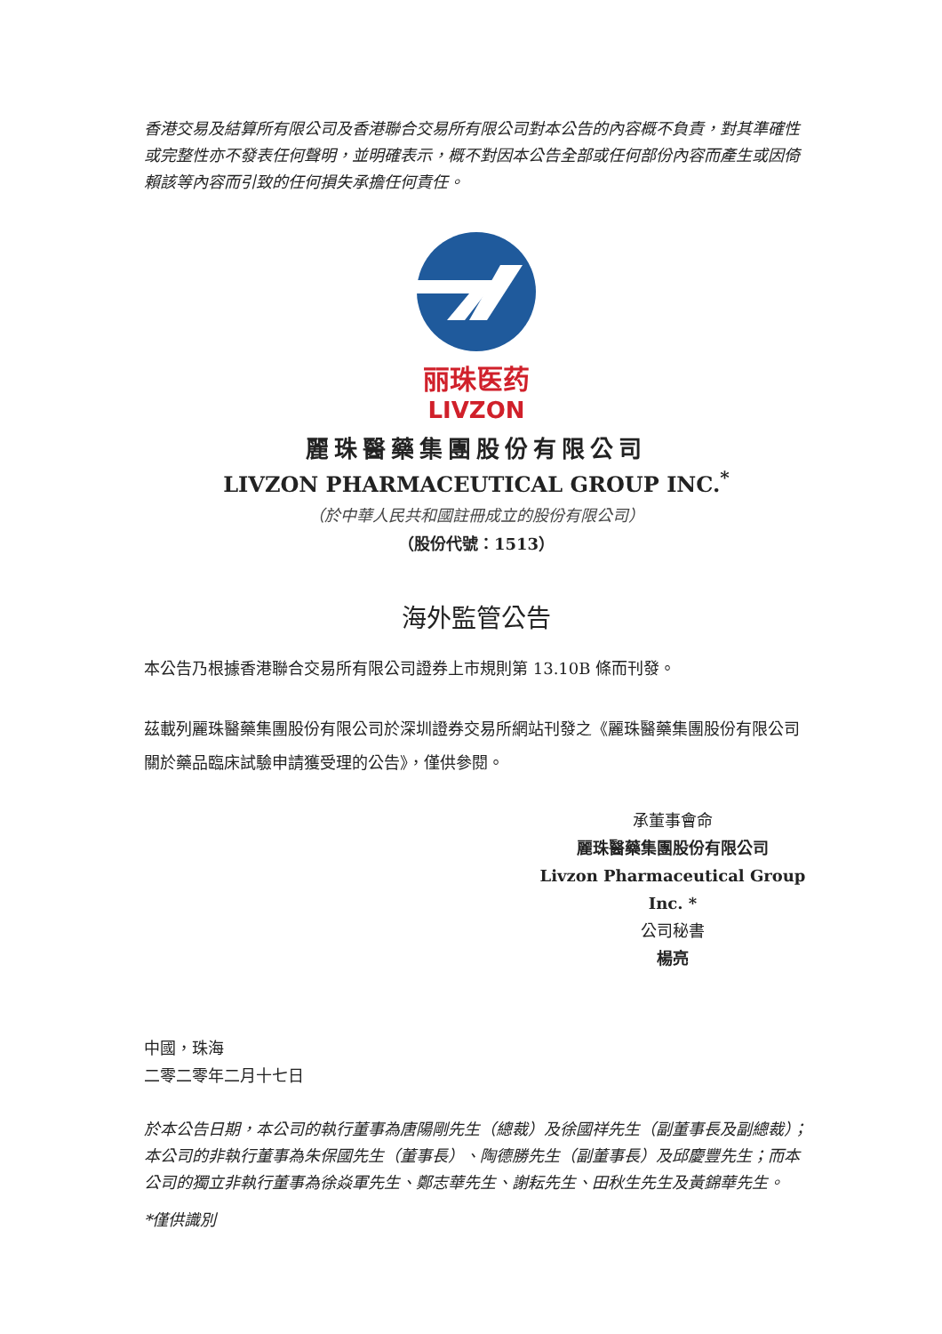香港交易及結算所有限公司及香港聯合交易所有限公司對本公告的內容概不負責，對其準確性或完整性亦不發表任何聲明，並明確表示，概不對因本公告全部或任何部份內容而產生或因倚賴該等內容而引致的任何損失承擔任何責任。
丽珠医药
LIVZON
麗珠醫藥集團股份有限公司
LIVZON PHARMACEUTICAL GROUP INC.<sup>*</sup>
（於中華人民共和國註冊成立的股份有限公司）
（股份代號：1513）
海外監管公告
本公告乃根據香港聯合交易所有限公司證券上市規則第 13.10B 條而刊發。
茲載列麗珠醫藥集團股份有限公司於深圳證券交易所網站刊發之《麗珠醫藥集團股份有限公司關於藥品臨床試驗申請獲受理的公告》，僅供參閱。
承董事會命
麗珠醫藥集團股份有限公司
Livzon Pharmaceutical Group Inc. *
公司秘書
楊亮
中國，珠海
二零二零年二月十七日
於本公告日期，本公司的執行董事為唐陽剛先生（總裁）及徐國祥先生（副董事長及副總裁）；本公司的非執行董事為朱保國先生（董事長）、陶德勝先生（副董事長）及邱慶豐先生；而本公司的獨立非執行董事為徐焱軍先生、鄭志華先生、謝耘先生、田秋生先生及黃錦華先生。
*僅供識別